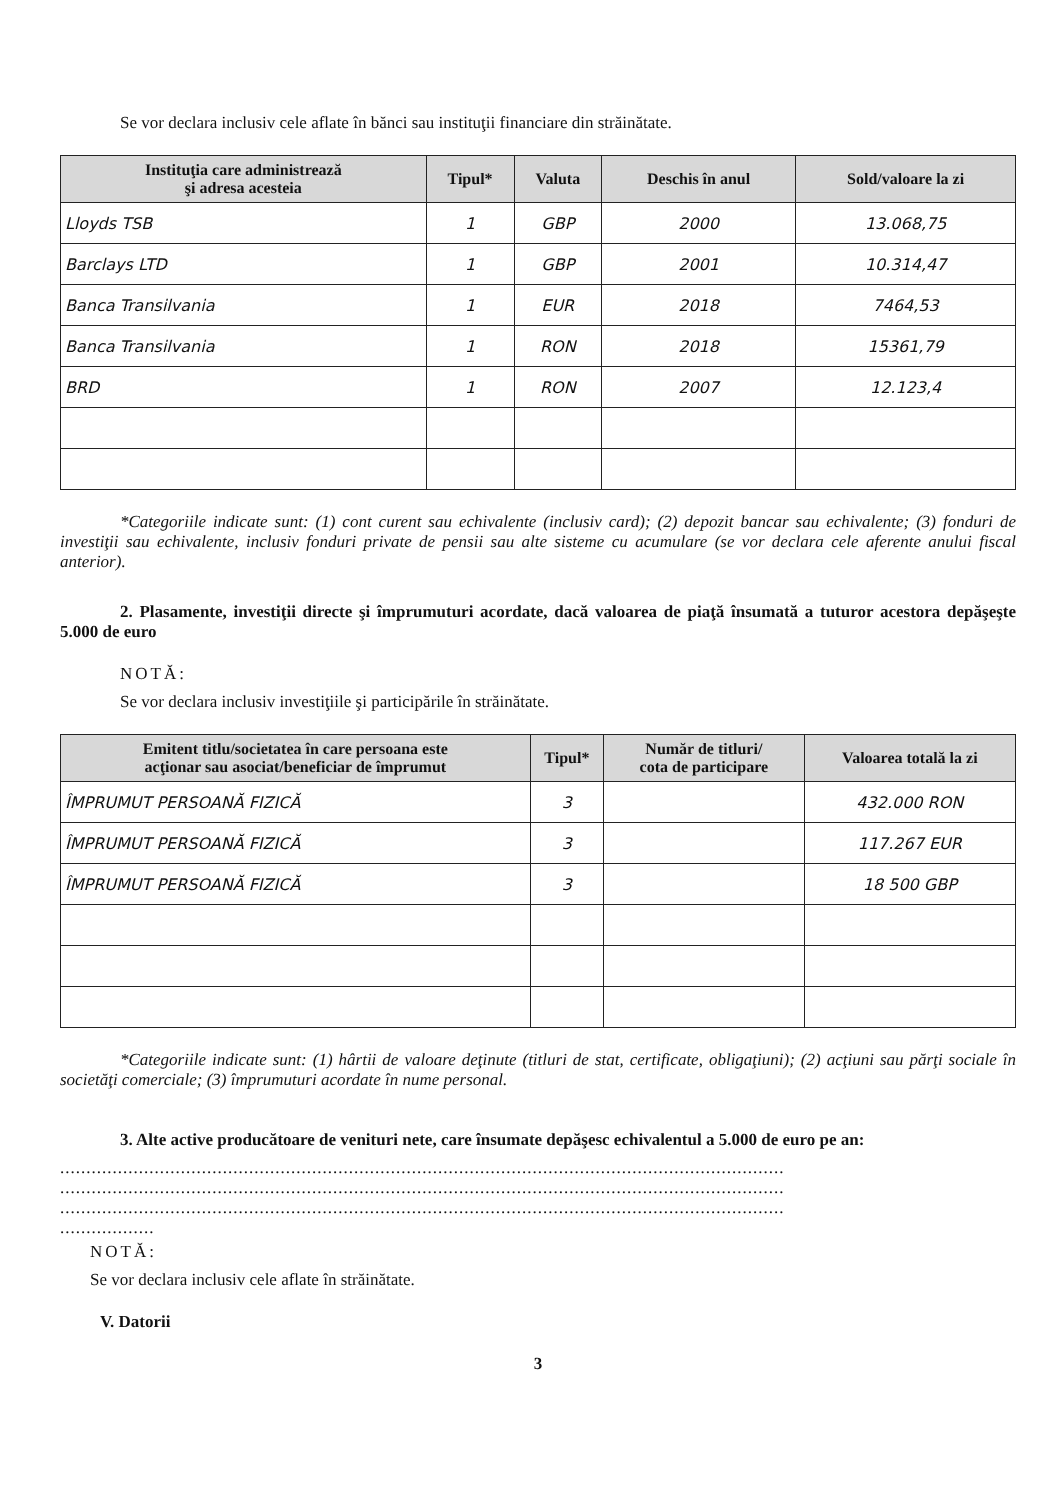Se vor declara inclusiv cele aflate în bănci sau instituţii financiare din străinătate.
| Instituţia care administrează şi adresa acesteia | Tipul* | Valuta | Deschis în anul | Sold/valoare la zi |
| --- | --- | --- | --- | --- |
| Lloyds TSB | 1 | GBP | 2000 | 13.068,75 |
| Barclays LTD | 1 | GBP | 2001 | 10.314,47 |
| Banca Transilvania | 1 | EUR | 2018 | 7464,53 |
| Banca Transilvania | 1 | RON | 2018 | 15361,79 |
| BRD | 1 | RON | 2007 | 12.123,4 |
*Categoriile indicate sunt: (1) cont curent sau echivalente (inclusiv card); (2) depozit bancar sau echivalente; (3) fonduri de investiţii sau echivalente, inclusiv fonduri private de pensii sau alte sisteme cu acumulare (se vor declara cele aferente anului fiscal anterior).
2. Plasamente, investiţii directe şi împrumuturi acordate, dacă valoarea de piaţă însumată a tuturor acestora depăşeşte 5.000 de euro
NOTĂ:
Se vor declara inclusiv investiţiile şi participările în străinătate.
| Emitent titlu/societatea în care persoana este acţionar sau asociat/beneficiar de împrumut | Tipul* | Număr de titluri/ cota de participare | Valoarea totală la zi |
| --- | --- | --- | --- |
| ÎMPRUMUT PERSOANĂ FIZICĂ | 3 | | 432.000 RON |
| ÎMPRUMUT PERSOANĂ FIZICĂ | 3 | | 117.267 EUR |
| ÎMPRUMUT PERSOANĂ FIZICĂ | 3 | | 18 500 GBP |
*Categoriile indicate sunt: (1) hârtii de valoare deţinute (titluri de stat, certificate, obligaţiuni); (2) acţiuni sau părţi sociale în societăţi comerciale; (3) împrumuturi acordate în nume personal.
3. Alte active producătoare de venituri nete, care însumate depăşesc echivalentul a 5.000 de euro pe an:
..........................................................................................................................................
..........................................................................................................................................
..........................................................................................................................................
..................
NOTĂ:
Se vor declara inclusiv cele aflate în străinătate.
V. Datorii
3